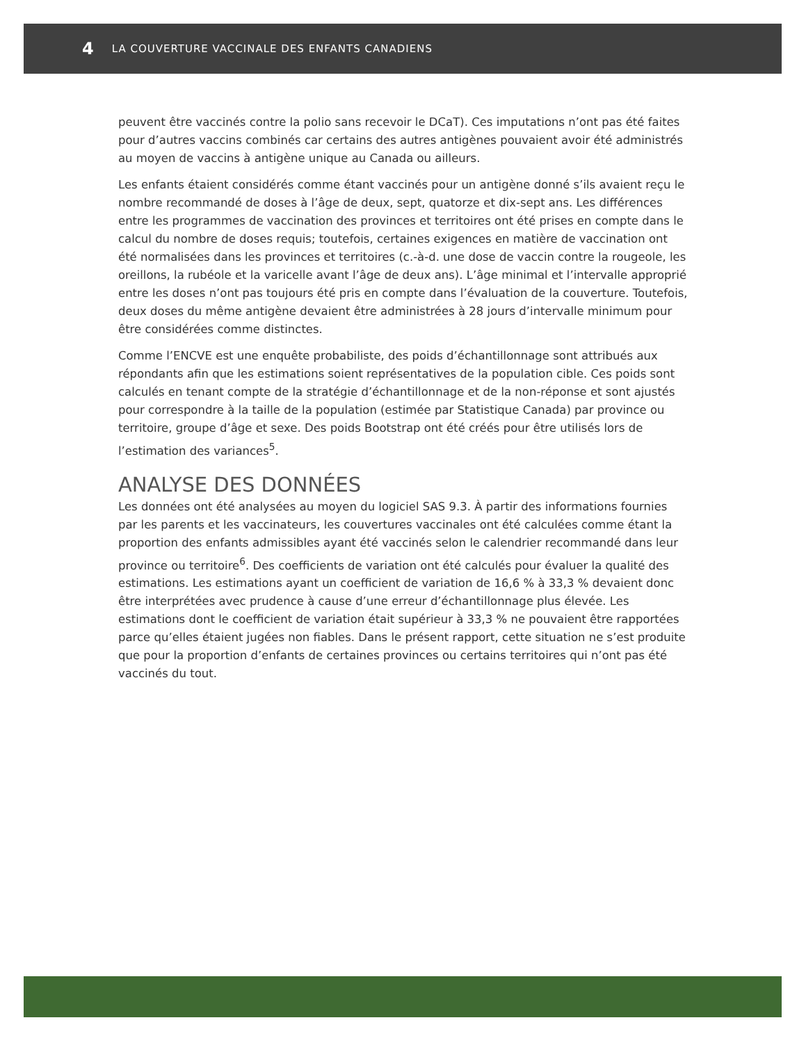4 LA COUVERTURE VACCINALE DES ENFANTS CANADIENS
peuvent être vaccinés contre la polio sans recevoir le DCaT). Ces imputations n’ont pas été faites pour d’autres vaccins combinés car certains des autres antigènes pouvaient avoir été administrés au moyen de vaccins à antigène unique au Canada ou ailleurs.
Les enfants étaient considérés comme étant vaccinés pour un antigène donné s’ils avaient reçu le nombre recommandé de doses à l’âge de deux, sept, quatorze et dix-sept ans. Les différences entre les programmes de vaccination des provinces et territoires ont été prises en compte dans le calcul du nombre de doses requis; toutefois, certaines exigences en matière de vaccination ont été normalisées dans les provinces et territoires (c.-à-d. une dose de vaccin contre la rougeole, les oreillons, la rubéole et la varicelle avant l’âge de deux ans). L’âge minimal et l’intervalle approprié entre les doses n’ont pas toujours été pris en compte dans l’évaluation de la couverture. Toutefois, deux doses du même antigène devaient être administrées à 28 jours d’intervalle minimum pour être considérées comme distinctes.
Comme l’ENCVE est une enquête probabiliste, des poids d’échantillonnage sont attribués aux répondants afin que les estimations soient représentatives de la population cible. Ces poids sont calculés en tenant compte de la stratégie d’échantillonnage et de la non-réponse et sont ajustés pour correspondre à la taille de la population (estimée par Statistique Canada) par province ou territoire, groupe d’âge et sexe. Des poids Bootstrap ont été créés pour être utilisés lors de l’estimation des variances<sup>5</sup>.
ANALYSE DES DONNÉES
Les données ont été analysées au moyen du logiciel SAS 9.3. À partir des informations fournies par les parents et les vaccinateurs, les couvertures vaccinales ont été calculées comme étant la proportion des enfants admissibles ayant été vaccinés selon le calendrier recommandé dans leur province ou territoire<sup>6</sup>. Des coefficients de variation ont été calculés pour évaluer la qualité des estimations. Les estimations ayant un coefficient de variation de 16,6 % à 33,3 % devaient donc être interprétées avec prudence à cause d’une erreur d’échantillonnage plus élevée. Les estimations dont le coefficient de variation était supérieur à 33,3 % ne pouvaient être rapportées parce qu’elles étaient jugées non fiables. Dans le présent rapport, cette situation ne s’est produite que pour la proportion d’enfants de certaines provinces ou certains territoires qui n’ont pas été vaccinés du tout.